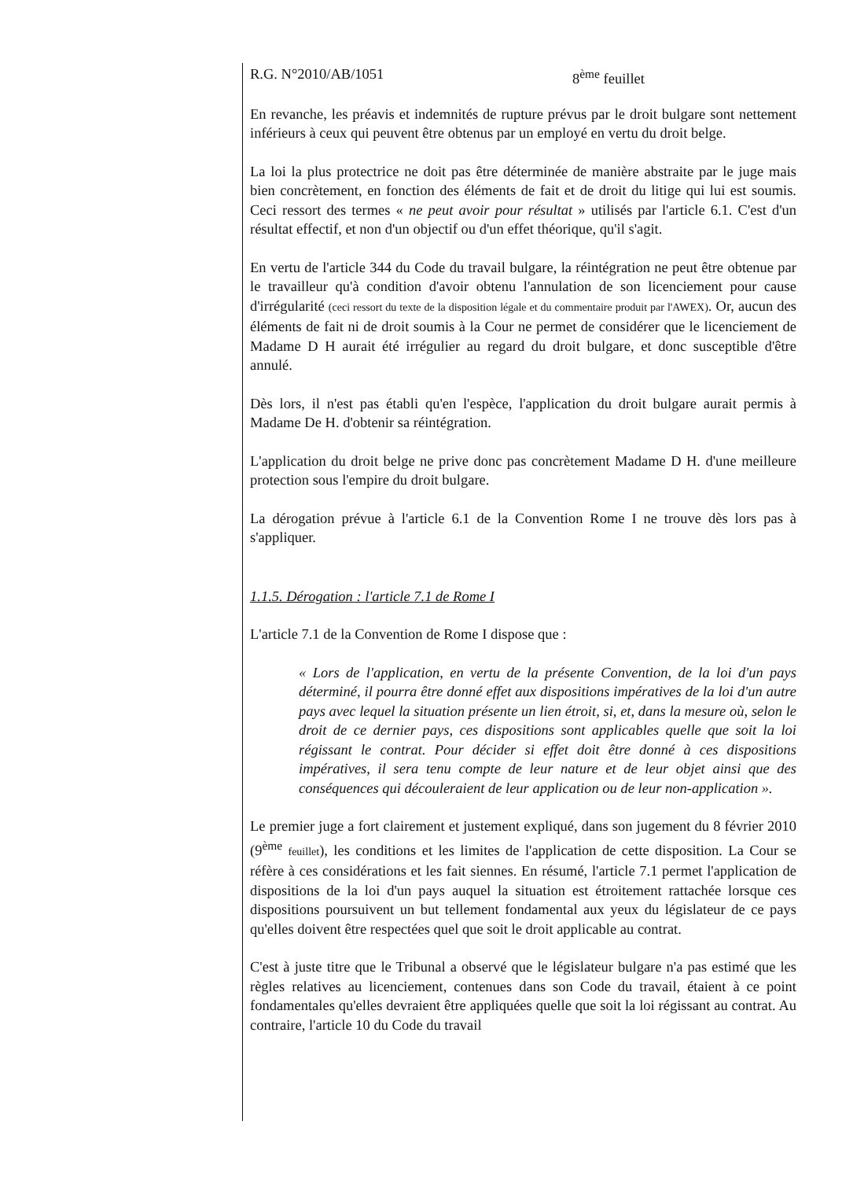R.G. N°2010/AB/1051 8<sup>ème</sup> feuillet
En revanche, les préavis et indemnités de rupture prévus par le droit bulgare sont nettement inférieurs à ceux qui peuvent être obtenus par un employé en vertu du droit belge.
La loi la plus protectrice ne doit pas être déterminée de manière abstraite par le juge mais bien concrètement, en fonction des éléments de fait et de droit du litige qui lui est soumis. Ceci ressort des termes « ne peut avoir pour résultat » utilisés par l'article 6.1. C'est d'un résultat effectif, et non d'un objectif ou d'un effet théorique, qu'il s'agit.
En vertu de l'article 344 du Code du travail bulgare, la réintégration ne peut être obtenue par le travailleur qu'à condition d'avoir obtenu l'annulation de son licenciement pour cause d'irrégularité (ceci ressort du texte de la disposition légale et du commentaire produit par l'AWEX). Or, aucun des éléments de fait ni de droit soumis à la Cour ne permet de considérer que le licenciement de Madame D H aurait été irrégulier au regard du droit bulgare, et donc susceptible d'être annulé.
Dès lors, il n'est pas établi qu'en l'espèce, l'application du droit bulgare aurait permis à Madame De H. d'obtenir sa réintégration.
L'application du droit belge ne prive donc pas concrètement Madame D H. d'une meilleure protection sous l'empire du droit bulgare.
La dérogation prévue à l'article 6.1 de la Convention Rome I ne trouve dès lors pas à s'appliquer.
1.1.5. Dérogation : l'article 7.1 de Rome I
L'article 7.1 de la Convention de Rome I dispose que :
« Lors de l'application, en vertu de la présente Convention, de la loi d'un pays déterminé, il pourra être donné effet aux dispositions impératives de la loi d'un autre pays avec lequel la situation présente un lien étroit, si, et, dans la mesure où, selon le droit de ce dernier pays, ces dispositions sont applicables quelle que soit la loi régissant le contrat. Pour décider si effet doit être donné à ces dispositions impératives, il sera tenu compte de leur nature et de leur objet ainsi que des conséquences qui découleraient de leur application ou de leur non-application ».
Le premier juge a fort clairement et justement expliqué, dans son jugement du 8 février 2010 (9<sup>ème</sup> feuillet), les conditions et les limites de l'application de cette disposition. La Cour se réfère à ces considérations et les fait siennes. En résumé, l'article 7.1 permet l'application de dispositions de la loi d'un pays auquel la situation est étroitement rattachée lorsque ces dispositions poursuivent un but tellement fondamental aux yeux du législateur de ce pays qu'elles doivent être respectées quel que soit le droit applicable au contrat.
C'est à juste titre que le Tribunal a observé que le législateur bulgare n'a pas estimé que les règles relatives au licenciement, contenues dans son Code du travail, étaient à ce point fondamentales qu'elles devraient être appliquées quelle que soit la loi régissant au contrat. Au contraire, l'article 10 du Code du travail